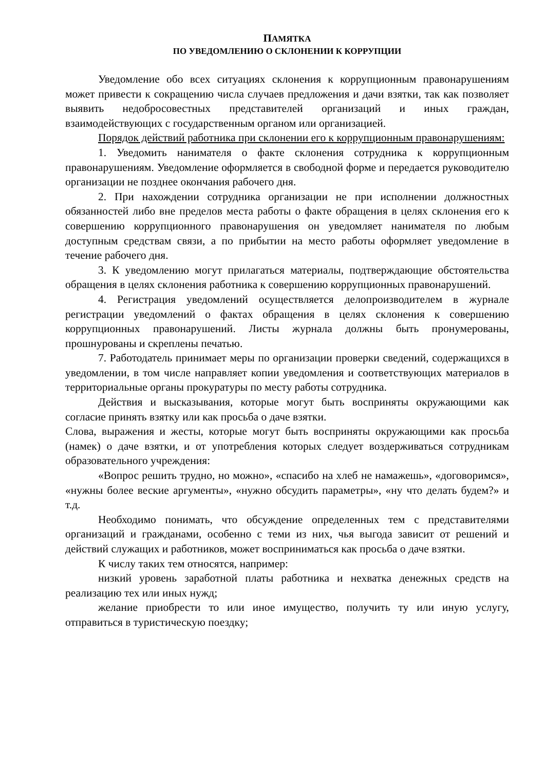ПАМЯТКА
ПО УВЕДОМЛЕНИЮ О СКЛОНЕНИИ К КОРРУПЦИИ
Уведомление обо всех ситуациях склонения к коррупционным правонарушениям может привести к сокращению числа случаев предложения и дачи взятки, так как позволяет выявить недобросовестных представителей организаций и иных граждан, взаимодействующих с государственным органом или организацией.
Порядок действий работника при склонении его к коррупционным правонарушениям:
1. Уведомить нанимателя о факте склонения сотрудника к коррупционным правонарушениям. Уведомление оформляется в свободной форме и передается руководителю организации не позднее окончания рабочего дня.
2. При нахождении сотрудника организации не при исполнении должностных обязанностей либо вне пределов места работы о факте обращения в целях склонения его к совершению коррупционного правонарушения он уведомляет нанимателя по любым доступным средствам связи, а по прибытии на место работы оформляет уведомление в течение рабочего дня.
3. К уведомлению могут прилагаться материалы, подтверждающие обстоятельства обращения в целях склонения работника к совершению коррупционных правонарушений.
4. Регистрация уведомлений осуществляется делопроизводителем в журнале регистрации уведомлений о фактах обращения в целях склонения к совершению коррупционных правонарушений. Листы журнала должны быть пронумерованы, прошнурованы и скреплены печатью.
7. Работодатель принимает меры по организации проверки сведений, содержащихся в уведомлении, в том числе направляет копии уведомления и соответствующих материалов в территориальные органы прокуратуры по месту работы сотрудника.
Действия и высказывания, которые могут быть восприняты окружающими как согласие принять взятку или как просьба о даче взятки.
Слова, выражения и жесты, которые могут быть восприняты окружающими как просьба (намек) о даче взятки, и от употребления которых следует воздерживаться сотрудникам образовательного учреждения:
«Вопрос решить трудно, но можно», «спасибо на хлеб не намажешь», «договоримся», «нужны более веские аргументы», «нужно обсудить параметры», «ну что делать будем?» и т.д.
Необходимо понимать, что обсуждение определенных тем с представителями организаций и гражданами, особенно с теми из них, чья выгода зависит от решений и действий служащих и работников, может восприниматься как просьба о даче взятки.
К числу таких тем относятся, например:
низкий уровень заработной платы работника и нехватка денежных средств на реализацию тех или иных нужд;
желание приобрести то или иное имущество, получить ту или иную услугу, отправиться в туристическую поездку;